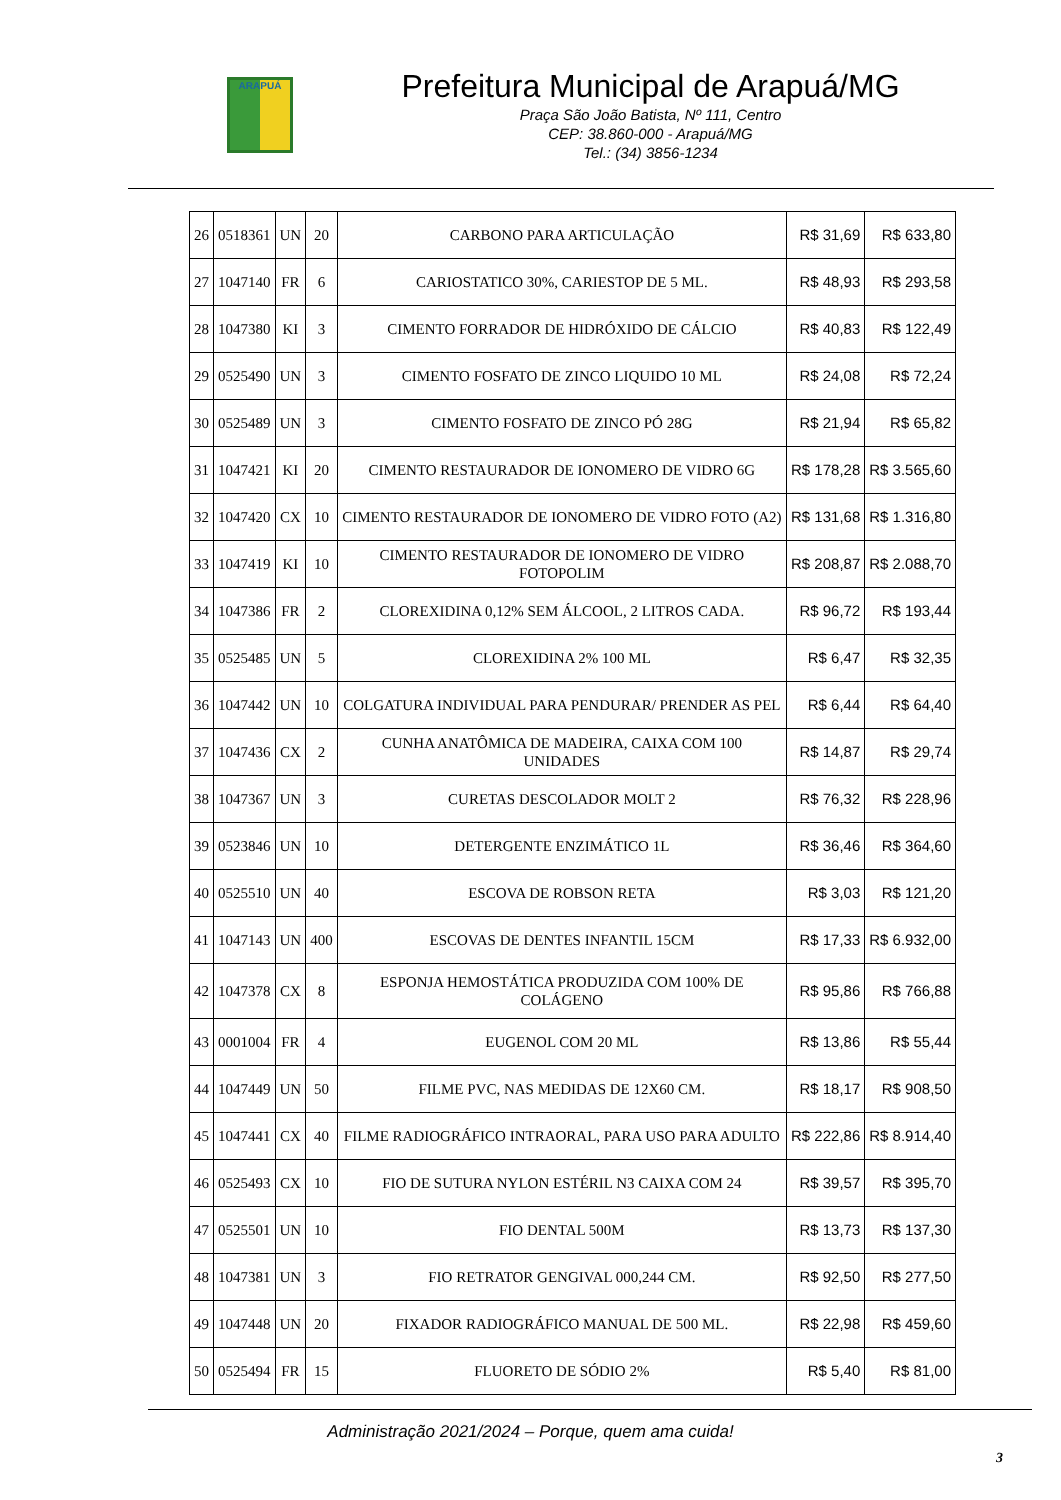ARAPUÁ
Prefeitura Municipal de Arapuá/MG
Praça São João Batista, Nº 111, Centro
CEP: 38.860-000 - Arapuá/MG
Tel.: (34) 3856-1234
| 26 | 0518361 | UN | 20 | CARBONO PARA ARTICULAÇÃO | R$ 31,69 | R$ 633,80 |
| 27 | 1047140 | FR | 6 | CARIOSTATICO 30%, CARIESTOP DE 5 ML. | R$ 48,93 | R$ 293,58 |
| 28 | 1047380 | KI | 3 | CIMENTO FORRADOR DE HIDRÓXIDO DE CÁLCIO | R$ 40,83 | R$ 122,49 |
| 29 | 0525490 | UN | 3 | CIMENTO FOSFATO DE ZINCO LIQUIDO 10 ML | R$ 24,08 | R$ 72,24 |
| 30 | 0525489 | UN | 3 | CIMENTO FOSFATO DE ZINCO PÓ 28G | R$ 21,94 | R$ 65,82 |
| 31 | 1047421 | KI | 20 | CIMENTO RESTAURADOR DE IONOMERO DE VIDRO 6G | R$ 178,28 | R$ 3.565,60 |
| 32 | 1047420 | CX | 10 | CIMENTO RESTAURADOR DE IONOMERO DE VIDRO FOTO (A2) | R$ 131,68 | R$ 1.316,80 |
| 33 | 1047419 | KI | 10 | CIMENTO RESTAURADOR DE IONOMERO DE VIDRO FOTOPOLIM | R$ 208,87 | R$ 2.088,70 |
| 34 | 1047386 | FR | 2 | CLOREXIDINA 0,12% SEM ÁLCOOL, 2 LITROS CADA. | R$ 96,72 | R$ 193,44 |
| 35 | 0525485 | UN | 5 | CLOREXIDINA 2% 100 ML | R$ 6,47 | R$ 32,35 |
| 36 | 1047442 | UN | 10 | COLGATURA INDIVIDUAL PARA PENDURAR/ PRENDER AS PEL | R$ 6,44 | R$ 64,40 |
| 37 | 1047436 | CX | 2 | CUNHA ANATÔMICA DE MADEIRA, CAIXA COM 100 UNIDADES | R$ 14,87 | R$ 29,74 |
| 38 | 1047367 | UN | 3 | CURETAS DESCOLADOR MOLT 2 | R$ 76,32 | R$ 228,96 |
| 39 | 0523846 | UN | 10 | DETERGENTE ENZIMÁTICO 1L | R$ 36,46 | R$ 364,60 |
| 40 | 0525510 | UN | 40 | ESCOVA DE ROBSON RETA | R$ 3,03 | R$ 121,20 |
| 41 | 1047143 | UN | 400 | ESCOVAS DE DENTES INFANTIL 15CM | R$ 17,33 | R$ 6.932,00 |
| 42 | 1047378 | CX | 8 | ESPONJA HEMOSTÁTICA PRODUZIDA COM 100% DE COLÁGENO | R$ 95,86 | R$ 766,88 |
| 43 | 0001004 | FR | 4 | EUGENOL COM 20 ML | R$ 13,86 | R$ 55,44 |
| 44 | 1047449 | UN | 50 | FILME PVC, NAS MEDIDAS DE 12X60 CM. | R$ 18,17 | R$ 908,50 |
| 45 | 1047441 | CX | 40 | FILME RADIOGRÁFICO INTRAORAL, PARA USO PARA ADULTO | R$ 222,86 | R$ 8.914,40 |
| 46 | 0525493 | CX | 10 | FIO DE SUTURA NYLON ESTÉRIL N3 CAIXA COM 24 | R$ 39,57 | R$ 395,70 |
| 47 | 0525501 | UN | 10 | FIO DENTAL 500M | R$ 13,73 | R$ 137,30 |
| 48 | 1047381 | UN | 3 | FIO RETRATOR GENGIVAL 000,244 CM. | R$ 92,50 | R$ 277,50 |
| 49 | 1047448 | UN | 20 | FIXADOR RADIOGRÁFICO MANUAL DE 500 ML. | R$ 22,98 | R$ 459,60 |
| 50 | 0525494 | FR | 15 | FLUORETO DE SÓDIO 2% | R$ 5,40 | R$ 81,00 |
Administração 2021/2024 – Porque, quem ama cuida!
3